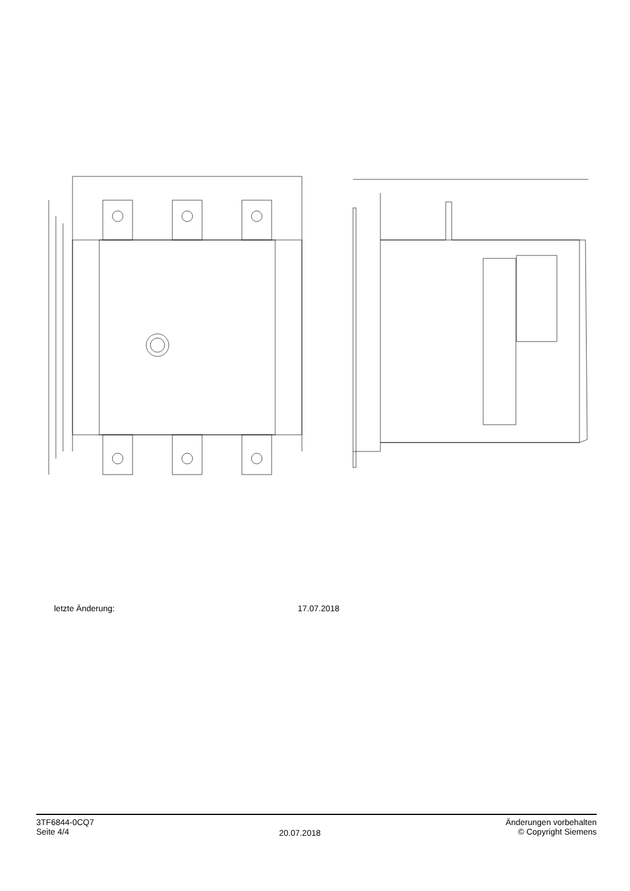letzte Änderung: 17.07.2018
3TF6844-0CQ7
Seite 4/4
20.07.2018
Änderungen vorbehalten
© Copyright Siemens